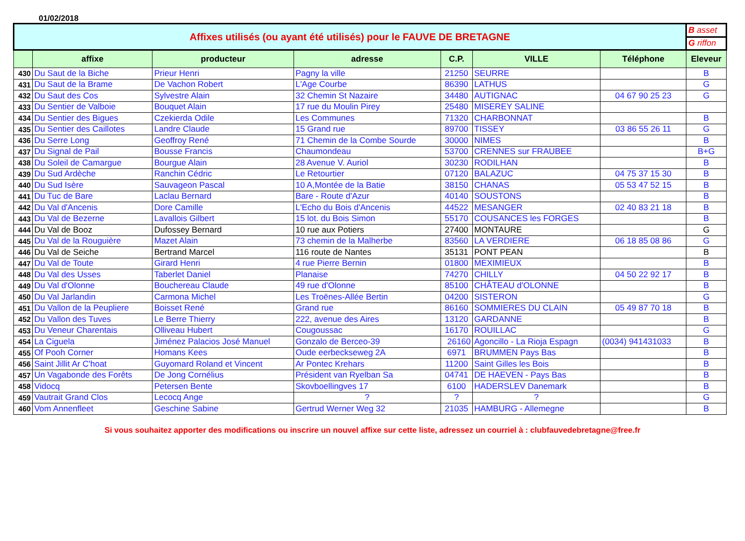01/02/2018
| Affixes utilisés (ou ayant été utilisés) pour le FAUVE DE BRETAGNE | | | | | | | B asset |
| | | | | | | | G riffon |
| | affixe | producteur | adresse | C.P. | VILLE | Téléphone | Eleveur |
| 430 | Du Saut de la Biche | Prieur Henri | Pagny la ville | 21250 | SEURRE | | B |
| 431 | Du Saut de la Brame | De Vachon Robert | L'Age Courbe | 86390 | LATHUS | | G |
| 432 | Du Saut des Cos | Sylvestre Alain | 32 Chemin St Nazaire | 34480 | AUTIGNAC | 04 67 90 25 23 | G |
| 433 | Du Sentier de Valboie | Bouquet Alain | 17 rue du Moulin Pirey | 25480 | MISEREY SALINE | | |
| 434 | Du Sentier des Bigues | Czekierda Odile | Les Communes | 71320 | CHARBONNAT | | B |
| 435 | Du Sentier des Caillotes | Landre Claude | 15 Grand rue | 89700 | TISSEY | 03 86 55 26 11 | G |
| 436 | Du Serre Long | Geoffroy René | 71 Chemin de la Combe Sourde | 30000 | NIMES | | B |
| 437 | Du Signal de Pail | Bousse Francis | Chaumondeau | 53700 | CRENNES sur FRAUBEE | | B+G |
| 438 | Du Soleil de Camargue | Bourgue Alain | 28 Avenue V. Auriol | 30230 | RODILHAN | | B |
| 439 | Du Sud Ardèche | Ranchin Cédric | Le Retourtier | 07120 | BALAZUC | 04 75 37 15 30 | B |
| 440 | Du Sud Isère | Sauvageon Pascal | 10 A,Montée de la Batie | 38150 | CHANAS | 05 53 47 52 15 | B |
| 441 | Du Tuc de Bare | Laclau Bernard | Bare - Route d'Azur | 40140 | SOUSTONS | | B |
| 442 | Du Val d'Ancenis | Dore Camille | L'Echo du Bois d'Ancenis | 44522 | MESANGER | 02 40 83 21 18 | B |
| 443 | Du Val de Bezerne | Lavallois Gilbert | 15 lot. du Bois Simon | 55170 | COUSANCES les FORGES | | B |
| 444 | Du Val de Booz | Dufossey Bernard | 10 rue aux Potiers | 27400 | MONTAURE | | G |
| 445 | Du Val de la Rouguière | Mazet Alain | 73 chemin de la Malherbe | 83560 | LA VERDIERE | 06 18 85 08 86 | G |
| 446 | Du Val de Seiche | Bertrand Marcel | 116 route de Nantes | 35131 | PONT PEAN | | B |
| 447 | Du Val de Toute | Girard Henri | 4 rue Pierre Bernin | 01800 | MEXIMIEUX | | B |
| 448 | Du Val des Usses | Taberlet Daniel | Planaise | 74270 | CHILLY | 04 50 22 92 17 | B |
| 449 | Du Val d'Olonne | Bouchereau Claude | 49 rue d'Olonne | 85100 | CHÂTEAU d'OLONNE | | B |
| 450 | Du Val Jarlandin | Carmona Michel | Les Troënes-Allée Bertin | 04200 | SISTERON | | G |
| 451 | Du Vallon de la Peupliere | Boisset René | Grand rue | 86160 | SOMMIERES DU CLAIN | 05 49 87 70 18 | B |
| 452 | Du Vallon des Tuves | Le Berre Thierry | 222, avenue des Aires | 13120 | GARDANNE | | B |
| 453 | Du Veneur Charentais | Olliveau Hubert | Cougoussac | 16170 | ROUILLAC | | G |
| 454 | La Ciguela | Jiménez Palacios José Manuel | Gonzalo de Berceo-39 | 26160 | Agoncillo - La Rioja Espagn | (0034) 941431033 | B |
| 455 | Of Pooh Corner | Homans Kees | Oude eerbeckseweg 2A | 6971 | BRUMMEN Pays Bas | | B |
| 456 | Saint Jillit Ar C'hoat | Guyomard Roland et Vincent | Ar Pontec Krehars | 11200 | Saint Gilles les Bois | | B |
| 457 | Un Vagabonde des Forêts | De Jong Cornélius | Président van Ryelban Sa | 04741 | DE HAEVEN - Pays Bas | | B |
| 458 | Vidocq | Petersen Bente | Skovboellingves 17 | 6100 | HADERSLEV Danemark | | B |
| 459 | Vautrait Grand Clos | Lecocq Ange | ? | ? | ? | | G |
| 460 | Vom Annenfleet | Geschine Sabine | Gertrud Werner Weg 32 | 21035 | HAMBURG - Allemegne | | B |
Si vous souhaitez apporter des modifications ou inscrire un nouvel affixe sur cette liste, adressez un courriel à : clubfauvedebretagne@free.fr